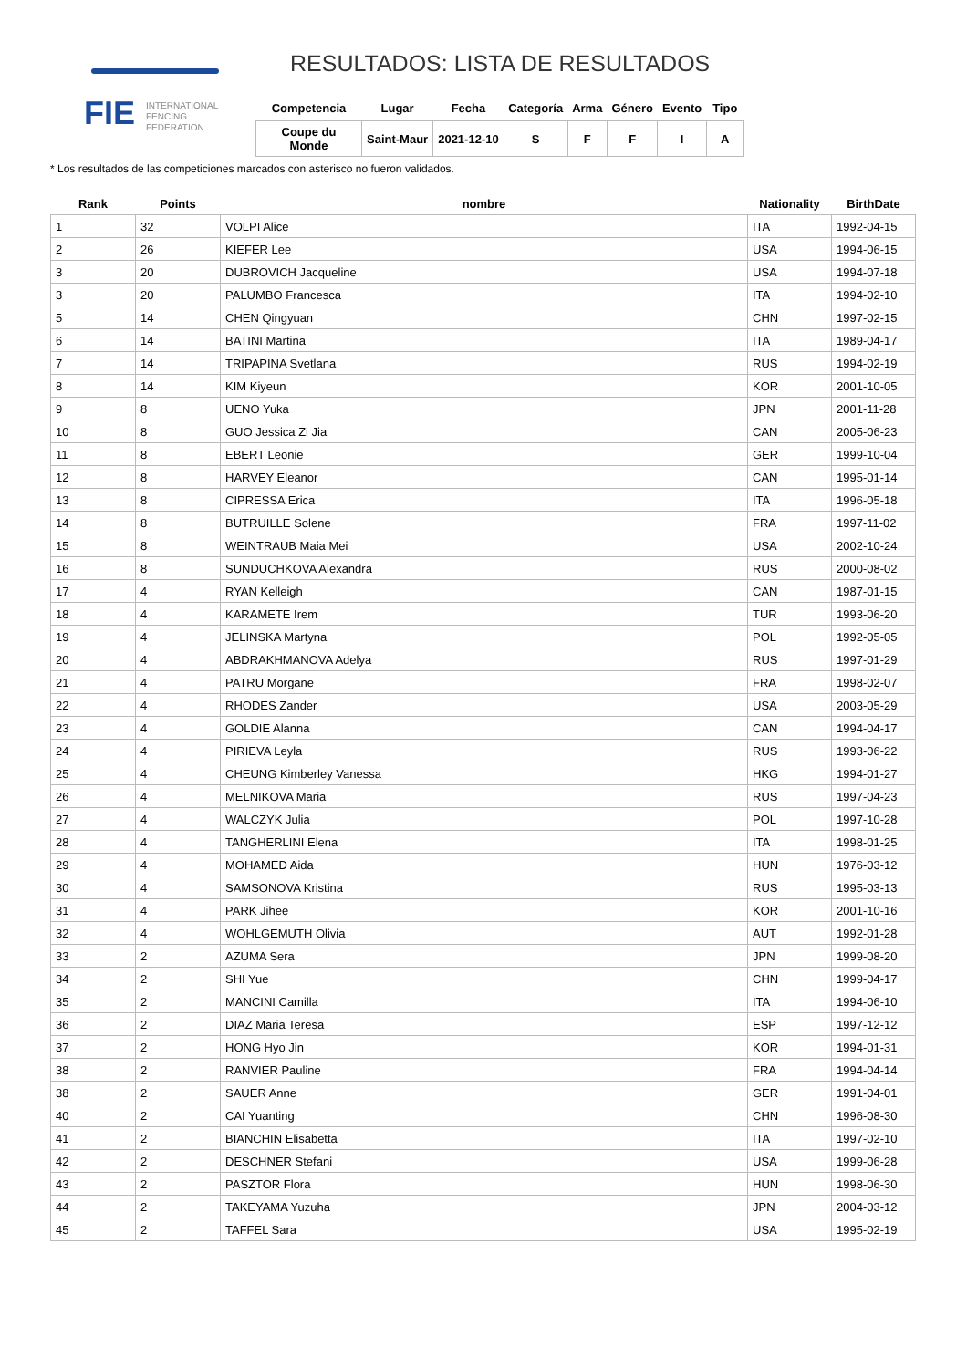FIE
INTERNATIONAL
FENCING
FEDERATION
RESULTADOS: LISTA DE RESULTADOS
| Competencia | Lugar | Fecha | Categoría | Arma | Género | Evento | Tipo |
| --- | --- | --- | --- | --- | --- | --- | --- |
| Coupe du Monde | Saint-Maur | 2021-12-10 | S | F | F | I | A |
* Los resultados de las competiciones marcados con asterisco no fueron validados.
| Rank | Points | nombre | Nationality | BirthDate |
| --- | --- | --- | --- | --- |
| 1 | 32 | VOLPI Alice | ITA | 1992-04-15 |
| 2 | 26 | KIEFER Lee | USA | 1994-06-15 |
| 3 | 20 | DUBROVICH Jacqueline | USA | 1994-07-18 |
| 3 | 20 | PALUMBO Francesca | ITA | 1994-02-10 |
| 5 | 14 | CHEN Qingyuan | CHN | 1997-02-15 |
| 6 | 14 | BATINI Martina | ITA | 1989-04-17 |
| 7 | 14 | TRIPAPINA Svetlana | RUS | 1994-02-19 |
| 8 | 14 | KIM Kiyeun | KOR | 2001-10-05 |
| 9 | 8 | UENO Yuka | JPN | 2001-11-28 |
| 10 | 8 | GUO Jessica Zi Jia | CAN | 2005-06-23 |
| 11 | 8 | EBERT Leonie | GER | 1999-10-04 |
| 12 | 8 | HARVEY Eleanor | CAN | 1995-01-14 |
| 13 | 8 | CIPRESSA Erica | ITA | 1996-05-18 |
| 14 | 8 | BUTRUILLE Solene | FRA | 1997-11-02 |
| 15 | 8 | WEINTRAUB Maia Mei | USA | 2002-10-24 |
| 16 | 8 | SUNDUCHKOVA Alexandra | RUS | 2000-08-02 |
| 17 | 4 | RYAN Kelleigh | CAN | 1987-01-15 |
| 18 | 4 | KARAMETE Irem | TUR | 1993-06-20 |
| 19 | 4 | JELINSKA Martyna | POL | 1992-05-05 |
| 20 | 4 | ABDRAKHMANOVA Adelya | RUS | 1997-01-29 |
| 21 | 4 | PATRU Morgane | FRA | 1998-02-07 |
| 22 | 4 | RHODES Zander | USA | 2003-05-29 |
| 23 | 4 | GOLDIE Alanna | CAN | 1994-04-17 |
| 24 | 4 | PIRIEVA Leyla | RUS | 1993-06-22 |
| 25 | 4 | CHEUNG Kimberley Vanessa | HKG | 1994-01-27 |
| 26 | 4 | MELNIKOVA Maria | RUS | 1997-04-23 |
| 27 | 4 | WALCZYK Julia | POL | 1997-10-28 |
| 28 | 4 | TANGHERLINI Elena | ITA | 1998-01-25 |
| 29 | 4 | MOHAMED Aida | HUN | 1976-03-12 |
| 30 | 4 | SAMSONOVA Kristina | RUS | 1995-03-13 |
| 31 | 4 | PARK Jihee | KOR | 2001-10-16 |
| 32 | 4 | WOHLGEMUTH Olivia | AUT | 1992-01-28 |
| 33 | 2 | AZUMA Sera | JPN | 1999-08-20 |
| 34 | 2 | SHI Yue | CHN | 1999-04-17 |
| 35 | 2 | MANCINI Camilla | ITA | 1994-06-10 |
| 36 | 2 | DIAZ Maria Teresa | ESP | 1997-12-12 |
| 37 | 2 | HONG Hyo Jin | KOR | 1994-01-31 |
| 38 | 2 | RANVIER Pauline | FRA | 1994-04-14 |
| 38 | 2 | SAUER Anne | GER | 1991-04-01 |
| 40 | 2 | CAI Yuanting | CHN | 1996-08-30 |
| 41 | 2 | BIANCHIN Elisabetta | ITA | 1997-02-10 |
| 42 | 2 | DESCHNER Stefani | USA | 1999-06-28 |
| 43 | 2 | PASZTOR Flora | HUN | 1998-06-30 |
| 44 | 2 | TAKEYAMA Yuzuha | JPN | 2004-03-12 |
| 45 | 2 | TAFFEL Sara | USA | 1995-02-19 |